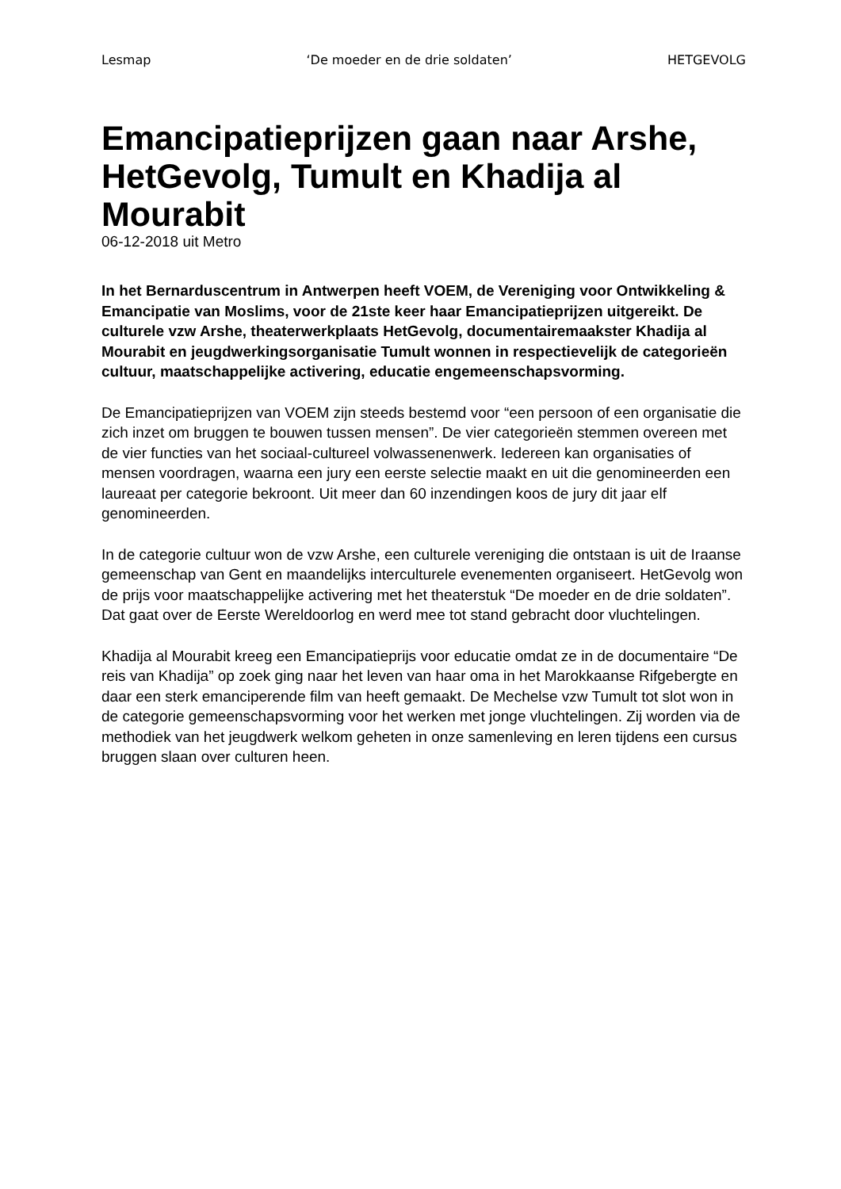Lesmap ‘De moeder en de drie soldaten’ HETGEVOLG
Emancipatieprijzen gaan naar Arshe, HetGevolg, Tumult en Khadija al Mourabit
06-12-2018 uit Metro
In het Bernarduscentrum in Antwerpen heeft VOEM, de Vereniging voor Ontwikkeling & Emancipatie van Moslims, voor de 21ste keer haar Emancipatieprijzen uitgereikt. De culturele vzw Arshe, theaterwerkplaats HetGevolg, documentairemaakster Khadija al Mourabit en jeugdwerkingsorganisatie Tumult wonnen in respectievelijk de categorieën cultuur, maatschappelijke activering, educatie engemeenschapsvorming.
De Emancipatieprijzen van VOEM zijn steeds bestemd voor “een persoon of een organisatie die zich inzet om bruggen te bouwen tussen mensen”. De vier categorieën stemmen overeen met de vier functies van het sociaal-cultureel volwassenenwerk. Iedereen kan organisaties of mensen voordragen, waarna een jury een eerste selectie maakt en uit die genomineerden een laureaat per categorie bekroont. Uit meer dan 60 inzendingen koos de jury dit jaar elf genomineerden.
In de categorie cultuur won de vzw Arshe, een culturele vereniging die ontstaan is uit de Iraanse gemeenschap van Gent en maandelijks interculturele evenementen organiseert. HetGevolg won de prijs voor maatschappelijke activering met het theaterstuk “De moeder en de drie soldaten”. Dat gaat over de Eerste Wereldoorlog en werd mee tot stand gebracht door vluchtelingen.
Khadija al Mourabit kreeg een Emancipatieprijs voor educatie omdat ze in de documentaire “De reis van Khadija” op zoek ging naar het leven van haar oma in het Marokkaanse Rifgebergte en daar een sterk emanciperende film van heeft gemaakt. De Mechelse vzw Tumult tot slot won in de categorie gemeenschapsvorming voor het werken met jonge vluchtelingen. Zij worden via de methodiek van het jeugdwerk welkom geheten in onze samenleving en leren tijdens een cursus bruggen slaan over culturen heen.